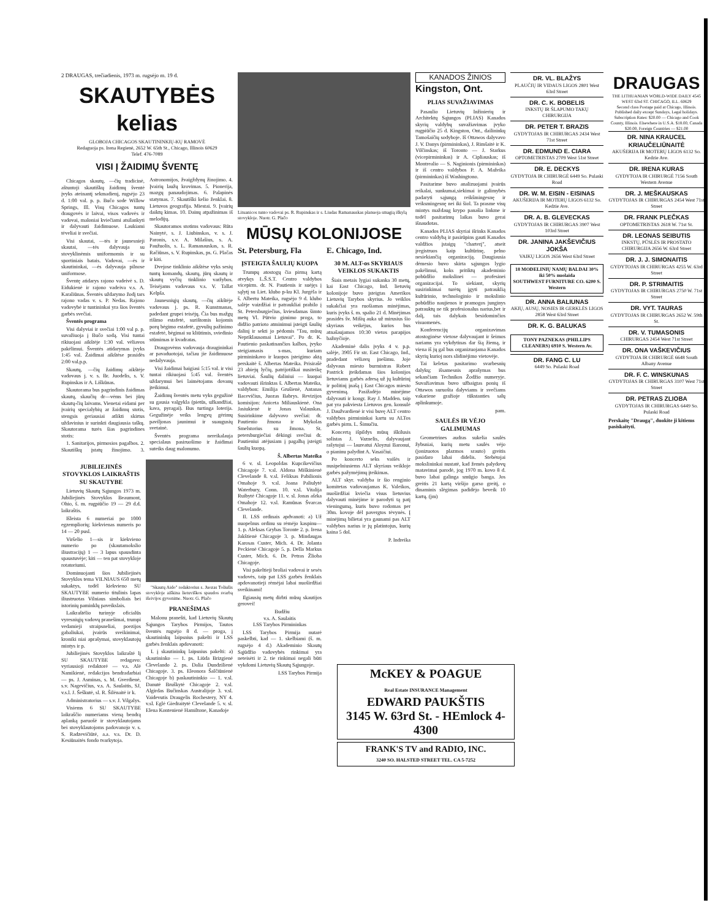2 DRAUGAS, trečiadienis, 1973 m. rugsėjo m. 19 d.
SKAUTYBĖS kelias
GLOBOJA CHICAGOS SKAUTININKIŲ-KŲ RAMOVĖ
Redaguoja ps. Irena Regienė, 2652 W. 65th St., Chicago, Illinois 60629
Telef. 476-7089
VISI Į ŽAIDIMŲ ŠVENTĘ
Chicagos skautų, —čių tradicinė, aštuntoji skautiškų žaidimų šventė įvyks ateinantį sekmadienį, rugsėjo 23 d. 1:00 val. p. p. Bučo sode Willow Springs, Ill. Visų Chicagos tuntų draugovės ir laivai, visos vadovės ir vadovai, maloniai kviečiami atsilankyti ir dalyvauti žaidimuose. Laukiami tėveliai ir svečiai.
Visi skautai, —tės ir jaunesnieji skautai, —tės dalyvauja su stovyklinėmis uniformomis ir su sportiniais batais. Vadovai, —ės ir skautininkai, —ės dalyvauja pilnose uniformose.
Šventę atidarys rajono vadeivė s. D. Eidukienė ir rajono vadeiva v.s. A. Karaliūnas. Šventės uždarymo žodį tars rajono vadas v. s. P. Nedas. Rajono vadovybė ir tuntininkai yra šios šventės garbės svečiai.
Šventės programa
Visi dalyviai ir svečiai 1:00 val p. p. suvažiuoja į Bučo sodą. Visi tuntai rikiuojasi aikštėje 1:30 val. vėliavos pakėlimui. Šventės atidarymas įvyks 1:45 val. Žaidimai aikštėse prasidės 2:00 val.p.p.
Skautų, —čių žaidimų aikštėje vadovaus j. v. s. Br. Juodelis, s. V. Rupinskas ir A. Liškūnas.
Skautorama bus pagrindinis žaidimas skautų, skaučių dr—vėms bei jūrų skautų-čių laivams. Vienetai eidami per įvairių specialybių ar žaidimų stotis, stengsis geriausiai atlikti skirtus uždavinius ir surinkti daugiausia taškų. Skautorama turės šias pagrindines stotis:
1. Sanitarijos, pirmosios pagalbos. 2. Skautiškų įstatų žinojimo. 3. Astronomijos, žvaigždynų žinojimo. 4. Įvairių laužų krovimas. 5. Pionerija, mazgų panaudojimas. 6. Palapinės statymas. 7. Skautiški kelio ženklai. 8. Lietuvos geografija. Miestai. 9. Įvairių daiktų kimas. 10. Dainų atpažinimas iš melodijų.
Skautoramos stotims vadovaus: Rūta Nainytė, s. J. Liubinskas, v. s. J. Paronis, s.v. A. Milašius, s. A. Paužuolis, s. L. Ramanauskas, s. R. Račiūnas, s. V. Rupinskas, ps. G. Plačas ir kiti.
Dvejose tinklinio aikštėse vyks sesių tuntų komandų, skautų, jūrų skautų ir skautų vyčių tinklinio varžybos. Teisėjams vadovaus v.s. V. Tallat Kelpša.
Jaunesniųjų skautų, —čių aikštėje vadovaus j. ps. R. Kunstmanas, padedant grupei teisėjų. Čia bus mažgų rišimo estafetė, surištomis kojomis porų bėgimo estafetė, gyvulių pažinimo estafetė, bėgimai su kliūtimis, sviedinio stūmimas ir kvadratas.
Draugovėms vadovauja draugininkai ar pavaduotojai, tačiau jie žaidimuose nedalyvauja.
Visi žaidimai baigiasi 5:15 val. ir visi tuntai rikiuojasi 5:45 val. šventės uždarymui bei laimėtojams dovanų įteikimui.
Žaidimų šventės metu vyks gegužinė su gausia valgykla (pietūs, užkandžiai, kava, pyragai). Bus turtinga loterija. Gegužinėje veiks lengvų gėrimų paviljonas jaunimui ir suaugusių svetainė.
Šventės programa nereikalauja specialaus pasiruošimo ir žaidimai suteiks daug malonumo.
JUBILIEJINĖS STOVYKLOS LAIKRAŠTIS SU SKAUTYBE
Lietuvių Skautų Sąjungos 1973 m. Jubiliejinės Stovyklos Beaumont, Ohio, š. m. rugpiūčio 19 — 29 d.d. laikraštis.
Išleista 6 numeriai po 1000 egzempliorių; kiekvienas numeris po 14 — 20 pusl.
Viršelio 1—sis ir kiekvieno numerio po (skautamokslio iliustracijų) 1 — 3 lapus spausdinta spaustuvėje; kiti — ten pat stovykloje rotatoriumi.
Dominuojanti šios Jubiliejinės Stovyklos tema VILNIAUS 650 metų sukaktys, todėl kiekvieno SU SKAUTYBE numerio titulinis lapas iliustruotas Vilniaus simboliais bei istorinių paminklų paveikslais.
Laikraštėlio turinyje oficialūs vyresniųjų vadovų pranešimai, trumpi vedamieji straipsneliai, poezijos gabaliukai, įvairūs sveikinimai, kroniki niai aprašymai, stovyklautojų mintys ir p.
Jubiliejinės Stovyklos laikraštė lį SU SKAUTYBE redagavo: vyriausioji redaktorė — v.s. Alė Namikienė, redakcijos bendradarbiai — ps. J. Asminas, s. M. Gverdienė, s.v. Nagevičius, v.s. A. Saulaitis, SJ, v.s.l. J. Šeškutė, sl. R. Šilėnaitė ir k.
Administratorius — s.v. J. Vilgalys.
Visiems 6 SU SKAUTYBE laikraščio numeriams vieną bendrą aplanką paruošė ir stovyklautojams bei stovyklautojoms padovanojo v. s. S. Radzevičiūtė, a.a. v.s. Dr. D. Kesiūnaitės fondo tvarkytoja.
"Skautų Aido" redaktorius s. Juozas Toliušis stovykloje aiškina lietuviškos spaudos svarbą išeivijos gyvenime. Nuotr. G. Plačo
PRANEŠIMAS
Malonu pranešti, kad Lietuvių Skautų Sąjungos Tarybos Pirmijos, Tautos šventės rugsėjo 8 d. — proga, į skautininkų laipsnius pakelti ir LSS garbės ženklais apdovanoti:
I. į skautininkų laipsnius pakelti: a) skautininko — 1. ps. Liūda Brizgienė Clevelando 2. ps. Dalia Dundzilienė Chicagoje. 3. ps. Eleonora Šalčiūnienė Chicagoje b) paskautininkio — 1. v.sl. Danutė Bruškytė Chicagoje 2. v.sl. Algirdas Bučinskas Australijoje 3. v.sl. Vaidevutis Draugelis Rochestery, NY 4. v.sl. Eglė Giedraitytė Clevelande 5. v. sl. Elena Kontenienė Hamiltone, Kanadoje
Lituanicos tunto vadovai ps. R. Rupinskas ir s. Liudas Ramanauskas planuoja smagią iškylą stovykloje. Nuotr. G. Plačo
MŪSŲ KOLONIJOSE
St. Petersburg, Fla
ĮSTEIGTA ŠAULIŲ KUOPA
Trumpų atostogų čia pirmą kartą atvykęs L.Š.S.T. Centro valdybos vicepirm. dr. N. Pautienis ir suėjęs į sąlytį su Liet. klubo p-ku Kl. Jurgėla ir š. Albertu Mateika, rugsėjo 9 d. klubo salėje vaizdžiai ir patraukliai prabilo į St. Petersburgiečius, kviesdamas šimto metų Vl. Pūtvio gimimo proga, to didžio patrioto atminimui įsteigti šaulių dalinį ir sekti jo pėdomis "Tau, mūsų Nepriklausomai Lietuvai". Po dr. K. Pautienio paskatinančios kalbos, įvyko steigiamasis s-mas, kuriam pirmininkavo ir kuopos įsteigimo aktą perskaitė š. Albertas Mateika. Prisirašė 23 abiejų lyčių, patrijotiškai nusiteikę lietuviai. Šaulių daliniui — kuopai vadovauti išrinktas š. Albertas Mateika, valdybon: Emilija Grušienė, Antanas Bacevičius, Juozas Babrys. Revizijos komisijon: Aniceta Miliauskienė. Ona Jasiukienė ir Jonas Valauskas. Susirinkime dalyvavo svečiai: dr. Pautienio žmona ir Mykolas Smelstorius su žmona. St. petersburgiečiai dėkingi svečiui dr. Pautieniui atėjusiam į pagalbą įsteigti šaulių kuopą.
Š. Albertas Mateika
6 v. sl. Leopoldas Kupcikevičius Chicagoje 7. v.sl. Aldona Miškinienė Clevelande 8. v.sl. Feliksas Pabilionis Omahoje 9. v.sl. Joana Paliulytė Waterbury, Conn. 10. v.sl. Vitalija Ruibytė Chicagoje 11. v. sl. Jonas ašrka Omahoje 12. v.sl. Ramūnas Švarcas Clevelande.
II. LSS ordinais apdvanoti: a) Už nuopelnus ordinu su rėmėjo kaspinu— 1. p. Aleksas Grybas Toronte 2. p. Irena Jakštienė Chicagoje 3. p. Mindaugas Karosas Custer, Mich. 4. Dr. Jolanta Peckienė Chicagoje 5. p. Della Markus Custer, Mich. 6. Dr. Petras Žlioba Chicagoje.
Visi pakeltieji broliai vadovai ir sesės vadovės, taip pat LSS garbės ženklais apdovanotieji rėmėjai labai nuoširdžiai sveikinami!
Ilgiausių metų dirbti mūsų skautijos gerovei!
Budžiu
v.s. A. Saulaitis
LSS Tarybos Pirmininkas
LSS Tarybos Pirmija nutarė paskelbti, kad — 1. skelbiami (š. m. rugsėjo 4 d.) Akademinio Skautų Sąjūdžio vadovybės rinkimai yra neteisėti ir 2. tie rinkimai negali būti vykdomi Lietuvių Skautų Sąjungoje.
LSS Tarybos Pirmija
E. Chicago, Ind.
30 M. ALT-os SKYRIAUS VEIKLOS SUKAKTIS
Šiais metais lygiai sukanka 30 metų, kai East Chicago, Ind. lietuvių kolonijoje buvo įsteigtas Amerikos Lietuvių Tarybos skyrius. Jo veiklos sukakčiai yra ruošiamas minėjimas, kuris įvyks š. m. spalio 21 d. Minėjimas prasidės šv. Mišių auka už mirusius šio skyriaus veikėjus, kurios bus atnašaujamos 10:30 vietos parapijos bažnyčioje.
Akademinė dalis įvyks 4 v. p.p. salėje, 3905 Fir str. East Chicago, Ind., pradedant vėliavų įnešimu. Joje dalyvaus miesto burmistras Robert Pastrick įteikdamas šios kolonijos lietuviams garbės adresą už jų kultūrinį ir politinį įnašą į East Chicagos miesto gyvenimą. Pasižadėjo minėjime dalyvauti ir kongr. Ray J. Madden. taip pat yra pakviesta Lietuvos gen. konsulė J. Daužvardienė ir visi buvę ALT centro valdybos pirmininkai kartu su ALTos garbės pirm. L. Šimučiu.
Koncertą išpildys mūsų iškilusis solistas J. Vaznelis, dalyvaujant rašytojui — laureatui Aloyzui Baronui, o pianinu palydint A. Vasaičiui.
Po koncerto seks vaišės ir nusipelniusiems ALT skyriaus veikloje garbės pažymėjimų įteikimas.
ALT skyr. valdyba ir šio renginio komitetas vadovaujamas K. Valeikos, nuoširdžiai kviečia visus lietuvius dalyvauti minėjime ir parodyti tą patį vieningumą, kuris buvo rodomas per 30m. kovoje dėl pavergtos tėvynės. Į minėjimą bilietai yra gaunami pas ALT valdybos narius ir jų platintojus, kurių kaina 5 dol.
P. Indreika
KANADOS ŽINIOS
Kingston, Ont.
PLIAS SUVAŽIAVIMAS
Pasaulio Lietuvių Inžinierių ir Architektų Sąjungos (PLIAS) Kanados skyrių valdybų suvažiavimas įvyko rugpiūčio 25 d. Kingston, Ont., dailininkų Tamošaičių sodyboje. Iš Ottawos dalyvavo J. V. Danys (pirmininkas), J. Rimšaitė ir K. Vilčinskas; iš Toronto — J. Starkus (vicepirmininkas) ir A. Cipliauskas; iš Montrealio — S. Naginionis (pirmininkas) ir iš centro valdybos P. A. Mažeika (pirmininkas) iš Washingtono.
Pasitarime buvo analizuojami įvairūs reikalai, sunkumai,siekimai ir galimybės padaryti sąjungą reikšmingesnę ir veiksmingesnę nei iki šiol. Ta prasme visų mintys maždaug krypo panašia linkme ir todėl pasitarimų laikas buvo gerai išnaudotas.
Kanados PLIAS skyriai išrinks Kanados centro valdybą ir pasirūpins gauti Kanados valdžios įstaigų "charterį", atseit įregistruos kaip kultūrinę, pelno nesiekiančią organizaciją. Daugiausia dėmesio buvo skirta sąjungos lygio pakėlimui, koks pritiktų akademinio pobūdžio mokslinei — profesinei organizacijai. To siekiant, skyrių susirinkimai turėtų įgyti patrauklią kultūrinio, technologinio ir mokslinio pobūdžio naujienos ir pramogos junginys patrauktų ne tik profesionalus narius,bet ir dalį, tais dalykais besidominčios visuomenės.
Konferencijų organizavimas atostoginėse vietose dalyvaujant ir šeimos nariams yra vykdytinas dar šią žiemą, ir viena iš jų gal bus organizuojama Kanados skyrių kurioj nors slidinėjimo vietovėje.
Tai keletas pasitarimo svarbesnių dalykų; išsamesnis aprašymas bus sekančiam Technikos Žodžio numeryje. Suvažiavimas buvo užbaigtas ponių iš Ottawos suruošta dalyviams ir svečiams vakariene gražioje tūkstanties salų aplinkumoje.
pam.
SAULĖS IR VĖJO GALIMUMAS
Geometrines audras sukelia saulės žybsniai, kurių metu saulės vėjo (jonizuotos plazmos srauto) greitis pasidaro labai didelis. Stebėtojai mokslininkai nustatė, kad žemės palydovų matavimai parodė, jog 1970 m. kovo 8 d. buvo labai galinga smūgio banga. Jos greitis 21 kartą viršijo garso greitį, o dinaminis slėgimas padidėjo beveik 10 kartų. (jm)
DR. VL. BLAŽYS
PLAUČIŲ IR VIDAUS LIGOS 2801 West 63rd Street
DR. C. K. BOBELIS
INKSTŲ IR ŠLAPUMO TAKŲ CHIRURGIJA
DR. PETER T. BRAZIS
GYDYTOJAS IR CHIRURGAS 2434 West 71st Street
DR. EDMUND E. CIARA
OPTOMETRISTAS 2709 West 51st Street
DR. E. DECKYS
GYDYTOJA IR CHIRURGĖ 6449 So. Pulaski Road
DR. W. M. EISIN - EISINAS
AKUŠERIJA IR MOTERŲ LIGOS 6132 So. Kedzie Ave.
DR. A. B. GLEVECKAS
GYDYTOJAS IR CHIRURGAS 3907 West 103rd Street
DR. JANINA JAKŠEVIČIUS JOKŠA
VAIKŲ LIGOS 2656 West 63rd Street
18 MODELINIŲ NAMŲ BALDAI 30% iki 50% nuolaida
SOUTHWEST FURNITURE CO. 6200 S. Western
DR. ANNA BALIUNAS
AKIŲ, AUSŲ, NOSIES IR GERKLĖS LIGOS 2858 West 63rd Street
DR. K. G. BALUKAS
TONY PAZNEKAS (PHILLIPS CLEANERS) 6910 S. Western Av.
DR. FANG C. LU
6449 So. Pulaski Road
DRAUGAS
THE LITHUANIAN WORLD-WIDE DAILY 4545 WEST 63rd ST. CHICAGO, ILL. 60629
Second class Postage paid at Chicago, Illinois. Published daily except Sundays, Legal holidays.
Subscription Rates: $20.00 — Chicago and Cook County, Illinois. Elsewhere in U.S.A. $18.00, Canada $20.00, Foreign Countries — $21.00
DR. NINA KRAUCEL KRIAUČELIŪNAITĖ
AKUŠERIJA IR MOTERŲ LIGOS 6132 So. Kedzie Ave.
DR. IRENA KURAS
GYDYTOJA IR CHIRURGĖ 7156 South Western Avenue
DR. J. MEŠKAUSKAS
GYDYTOJAS IR CHIRURGAS 2454 West 71st Street
DR. FRANK PLEČKAS
OPTOMETRISTAS 2618 W. 71st St.
DR. LEONAS SEIBUTIS
INKSTŲ, PŪSLĖS IR PROSTATO CHIRURGIJA 2656 W. 63rd Street
DR. J. J. SIMONAITIS
GYDYTOJAS IR CHIRURGAS 4255 W. 63rd Street
DR. P. STRIMAITIS
GYDYTOJAS IR CHIRURGAS 2750 W. 71st Street
DR. VYT. TAURAS
GYDYTOJAS IR CHIRURGAS 2652 W. 59th St.
DR. V. TUMASONIS
CHIRURGAS 2454 West 71st Street
DR. ONA VAŠKEVIČIUS
GYDYTOJA IR CHIRURGĖ 6648 South Albany Avenue
DR. F. C. WINSKUNAS
GYDYTOJAS IR CHIRURGAS 3107 West 71st Street
DR. PETRAS ZLIOBA
GYDYTOJAS IR CHIRURGAS 6449 So. Pulaski Road
Perskaitę "Draugą", duokite ji kitiems pasiskaityti.
McKEY & POAGUE
Real Estate INSURANCE Management
EDWARD PAUKŠTIS
3145 W. 63rd St. - HEmlock 4-4300
FRANK'S TV and RADIO, INC.
3240 SO. HALSTED STREET TEL. CA 5-7252